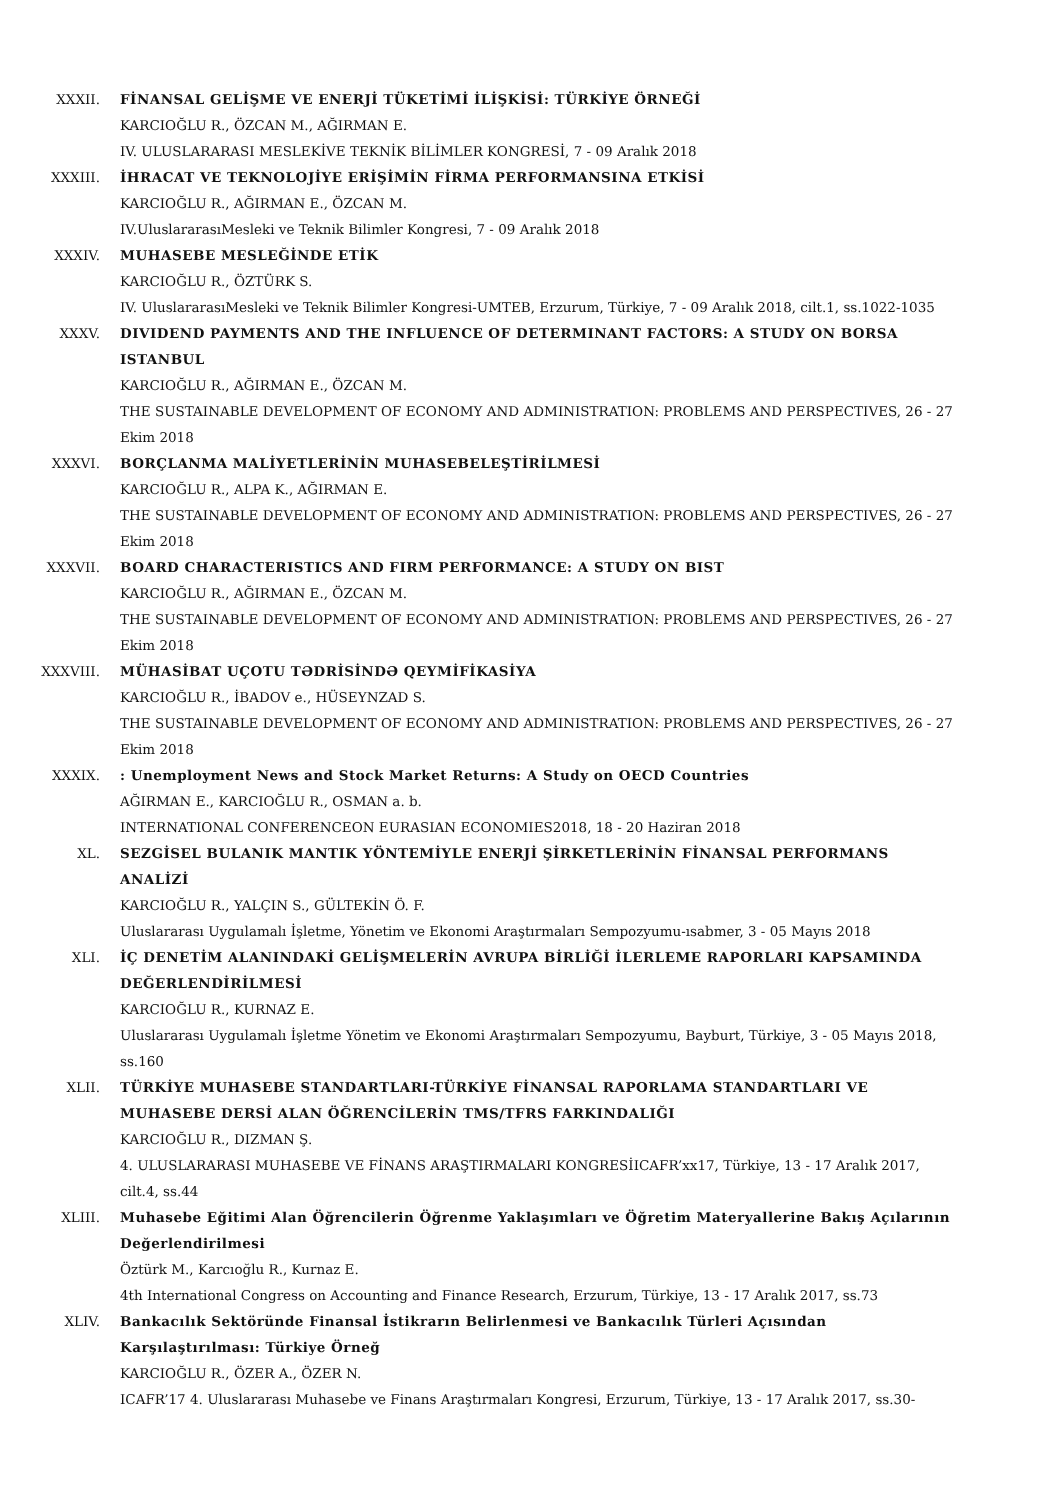XXXII. FİNANSAL GELİŞME VE ENERJİ TÜKETİMİ İLİŞKİSİ: TÜRKİYE ÖRNEĞİ
KARCIOĞLU R., ÖZCAN M., AĞIRMAN E.
IV. ULUSLARARASI MESLEKİVE TEKNİK BİLİMLER KONGRESİ, 7 - 09 Aralık 2018
XXXIII. İHRACAT VE TEKNOLOJİYE ERİŞİMİN FİRMA PERFORMANSINA ETKİSİ
KARCIOĞLU R., AĞIRMAN E., ÖZCAN M.
IV.UluslararasıMesleki ve Teknik Bilimler Kongresi, 7 - 09 Aralık 2018
XXXIV. MUHASEBE MESLEĞİNDE ETİK
KARCIOĞLU R., ÖZTÜRK S.
IV. UluslararasıMesleki ve Teknik Bilimler Kongresi-UMTEB, Erzurum, Türkiye, 7 - 09 Aralık 2018, cilt.1, ss.1022-1035
XXXV. DIVIDEND PAYMENTS AND THE INFLUENCE OF DETERMINANT FACTORS: A STUDY ON BORSA ISTANBUL
KARCIOĞLU R., AĞIRMAN E., ÖZCAN M.
THE SUSTAINABLE DEVELOPMENT OF ECONOMY AND ADMINISTRATION: PROBLEMS AND PERSPECTIVES, 26 - 27 Ekim 2018
XXXVI. BORÇLANMA MALİYETLERİNİN MUHASEBELEŞTİRİLMESİ
KARCIOĞLU R., ALPA K., AĞIRMAN E.
THE SUSTAINABLE DEVELOPMENT OF ECONOMY AND ADMINISTRATION: PROBLEMS AND PERSPECTIVES, 26 - 27 Ekim 2018
XXXVII. BOARD CHARACTERISTICS AND FIRM PERFORMANCE: A STUDY ON BIST
KARCIOĞLU R., AĞIRMAN E., ÖZCAN M.
THE SUSTAINABLE DEVELOPMENT OF ECONOMY AND ADMINISTRATION: PROBLEMS AND PERSPECTIVES, 26 - 27 Ekim 2018
XXXVIII. MÜHASİBAT UÇOTU TƏDRİSİNDƏ QEYMİFİKASİYA
KARCIOĞLU R., İBADOV e., HÜSEYNZAD S.
THE SUSTAINABLE DEVELOPMENT OF ECONOMY AND ADMINISTRATION: PROBLEMS AND PERSPECTIVES, 26 - 27 Ekim 2018
XXXIX. : Unemployment News and Stock Market Returns: A Study on OECD Countries
AĞIRMAN E., KARCIOĞLU R., OSMAN a. b.
INTERNATIONAL CONFERENCEON EURASIAN ECONOMIES2018, 18 - 20 Haziran 2018
XL. SEZGİSEL BULANIK MANTIK YÖNTEMİYLE ENERJİ ŞİRKETLERİNİN FİNANSAL PERFORMANS ANALİZİ
KARCIOĞLU R., YALÇIN S., GÜLTEKİN Ö. F.
Uluslararası Uygulamalı İşletme, Yönetim ve Ekonomi Araştırmaları Sempozyumu-ısabmer, 3 - 05 Mayıs 2018
XLI. İÇ DENETİM ALANINDAKİ GELİŞMELERİN AVRUPA BİRLİĞİ İLERLEME RAPORLARI KAPSAMINDA DEĞERLENDİRİLMESİ
KARCIOĞLU R., KURNAZ E.
Uluslararası Uygulamalı İşletme Yönetim ve Ekonomi Araştırmaları Sempozyumu, Bayburt, Türkiye, 3 - 05 Mayıs 2018, ss.160
XLII. TÜRKİYE MUHASEBE STANDARTLARI-TÜRKİYE FİNANSAL RAPORLAMA STANDARTLARI VE MUHASEBE DERSİ ALAN ÖĞRENCİLERİN TMS/TFRS FARKINDALIĞI
KARCIOĞLU R., DIZMAN Ş.
4. ULUSLARARASI MUHASEBE VE FİNANS ARAŞTIRMALARI KONGRESİICAFR’xx17, Türkiye, 13 - 17 Aralık 2017, cilt.4, ss.44
XLIII. Muhasebe Eğitimi Alan Öğrencilerin Öğrenme Yaklaşımları ve Öğretim Materyallerine Bakış Açılarının Değerlendirilmesi
Öztürk M., Karcıoğlu R., Kurnaz E.
4th International Congress on Accounting and Finance Research, Erzurum, Türkiye, 13 - 17 Aralık 2017, ss.73
XLIV. Bankacılık Sektöründe Finansal İstikrarın Belirlenmesi ve Bankacılık Türleri Açısından Karşılaştırılması: Türkiye Örneğ
KARCIOĞLU R., ÖZER A., ÖZER N.
ICAFR’17 4. Uluslararası Muhasebe ve Finans Araştırmaları Kongresi, Erzurum, Türkiye, 13 - 17 Aralık 2017, ss.30-